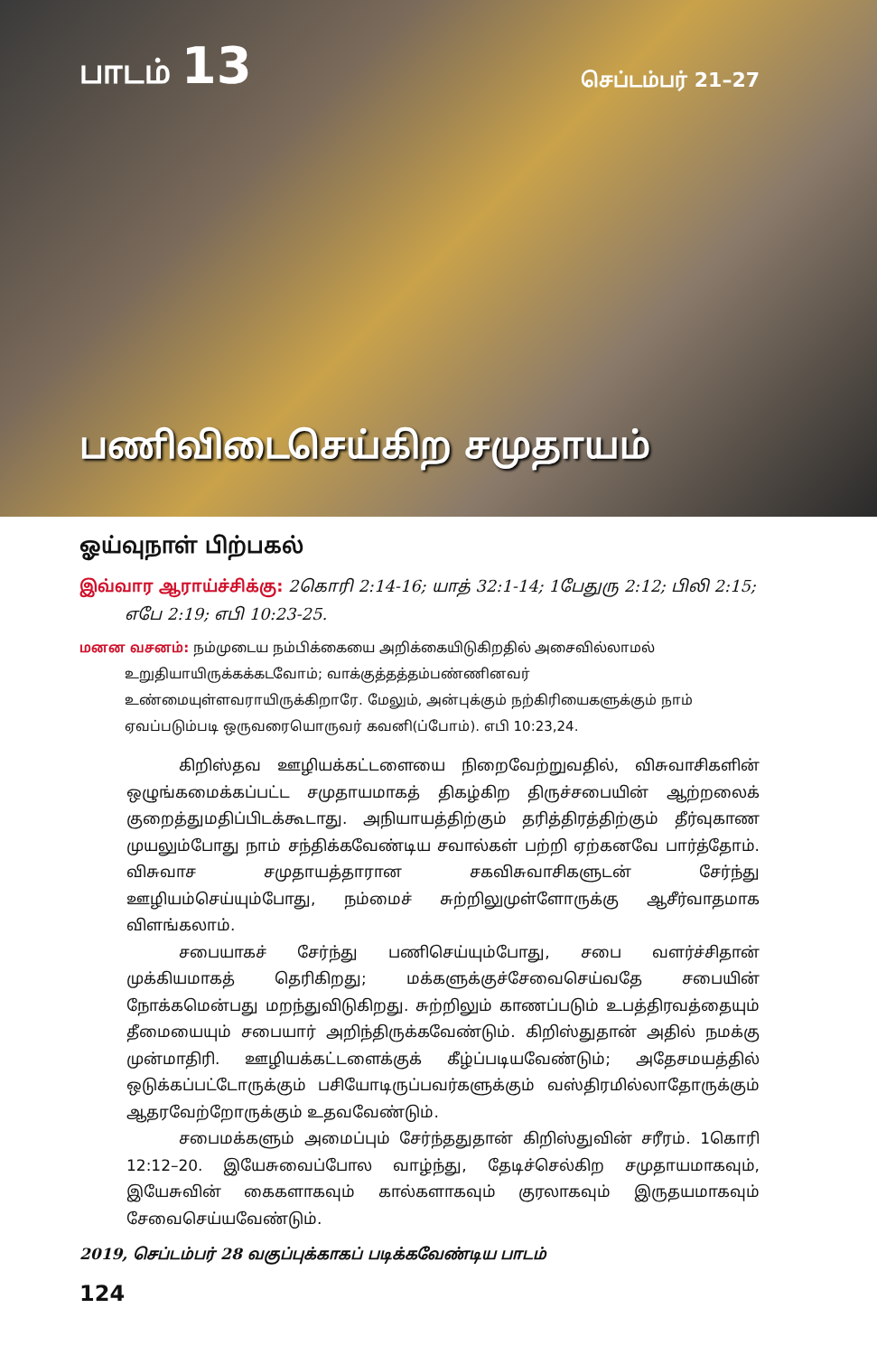பாடம் 13
செப்டம்பர் 21–27
பணிவிடைசெய்கிற சமுதாயம்
ஓய்வுநாள் பிற்பகல்
இவ்வார ஆராய்ச்சிக்கு: 2கொரி 2:14-16; யாத் 32:1-14; 1பேதுரு 2:12; பிலி 2:15; எபே 2:19; எபி 10:23-25.
மனன வசனம்: நம்முடைய நம்பிக்கையை அறிக்கையிடுகிறதில் அசைவில்லாமல் உறுதியாயிருக்கக்கடவோம்; வாக்குத்தத்தம்பண்ணினவர் உண்மையுள்ளவராயிருக்கிறாரே. மேலும், அன்புக்கும் நற்கிரியைகளுக்கும் நாம் ஏவப்படும்படி ஒருவரையொருவர் கவனி(ப்போம்). எபி 10:23,24.
கிறிஸ்தவ ஊழியக்கட்டளையை நிறைவேற்றுவதில், விசுவாசிகளின் ஒழுங்கமைக்கப்பட்ட சமுதாயமாகத் திகழ்கிற திருச்சபையின் ஆற்றலைக் குறைத்துமதிப்பிடக்கூடாது. அநியாயத்திற்கும் தரித்திரத்திற்கும் தீர்வுகாண முயலும்போது நாம் சந்திக்கவேண்டிய சவால்கள் பற்றி ஏற்கனவே பார்த்தோம். விசுவாச சமுதாயத்தாரான சகவிசுவாசிகளுடன் சேர்ந்து ஊழியம்செய்யும்போது, நம்மைச் சுற்றிலுமுள்ளோருக்கு ஆசீர்வாதமாக விளங்கலாம்.
சபையாகச் சேர்ந்து பணிசெய்யும்போது, சபை வளர்ச்சிதான் முக்கியமாகத் தெரிகிறது; மக்களுக்குச்சேவைசெய்வதே சபையின் நோக்கமென்பது மறந்துவிடுகிறது. சுற்றிலும் காணப்படும் உபத்திரவத்தையும் தீமையையும் சபையார் அறிந்திருக்கவேண்டும். கிறிஸ்துதான் அதில் நமக்கு முன்மாதிரி. ஊழியக்கட்டளைக்குக் கீழ்ப்படியவேண்டும்; அதேசமயத்தில் ஒடுக்கப்பட்டோருக்கும் பசியோடிருப்பவர்களுக்கும் வஸ்திரமில்லாதோருக்கும் ஆதரவேற்றோருக்கும் உதவவேண்டும்.
சபைமக்களும் அமைப்பும் சேர்ந்ததுதான் கிறிஸ்துவின் சரீரம். 1கொரி 12:12–20. இயேசுவைப்போல வாழ்ந்து, தேடிச்செல்கிற சமுதாயமாகவும், இயேசுவின் கைகளாகவும் கால்களாகவும் குரலாகவும் இருதயமாகவும் சேவைசெய்யவேண்டும்.
2019, செப்டம்பர் 28 வகுப்புக்காகப் படிக்கவேண்டிய பாடம்
124